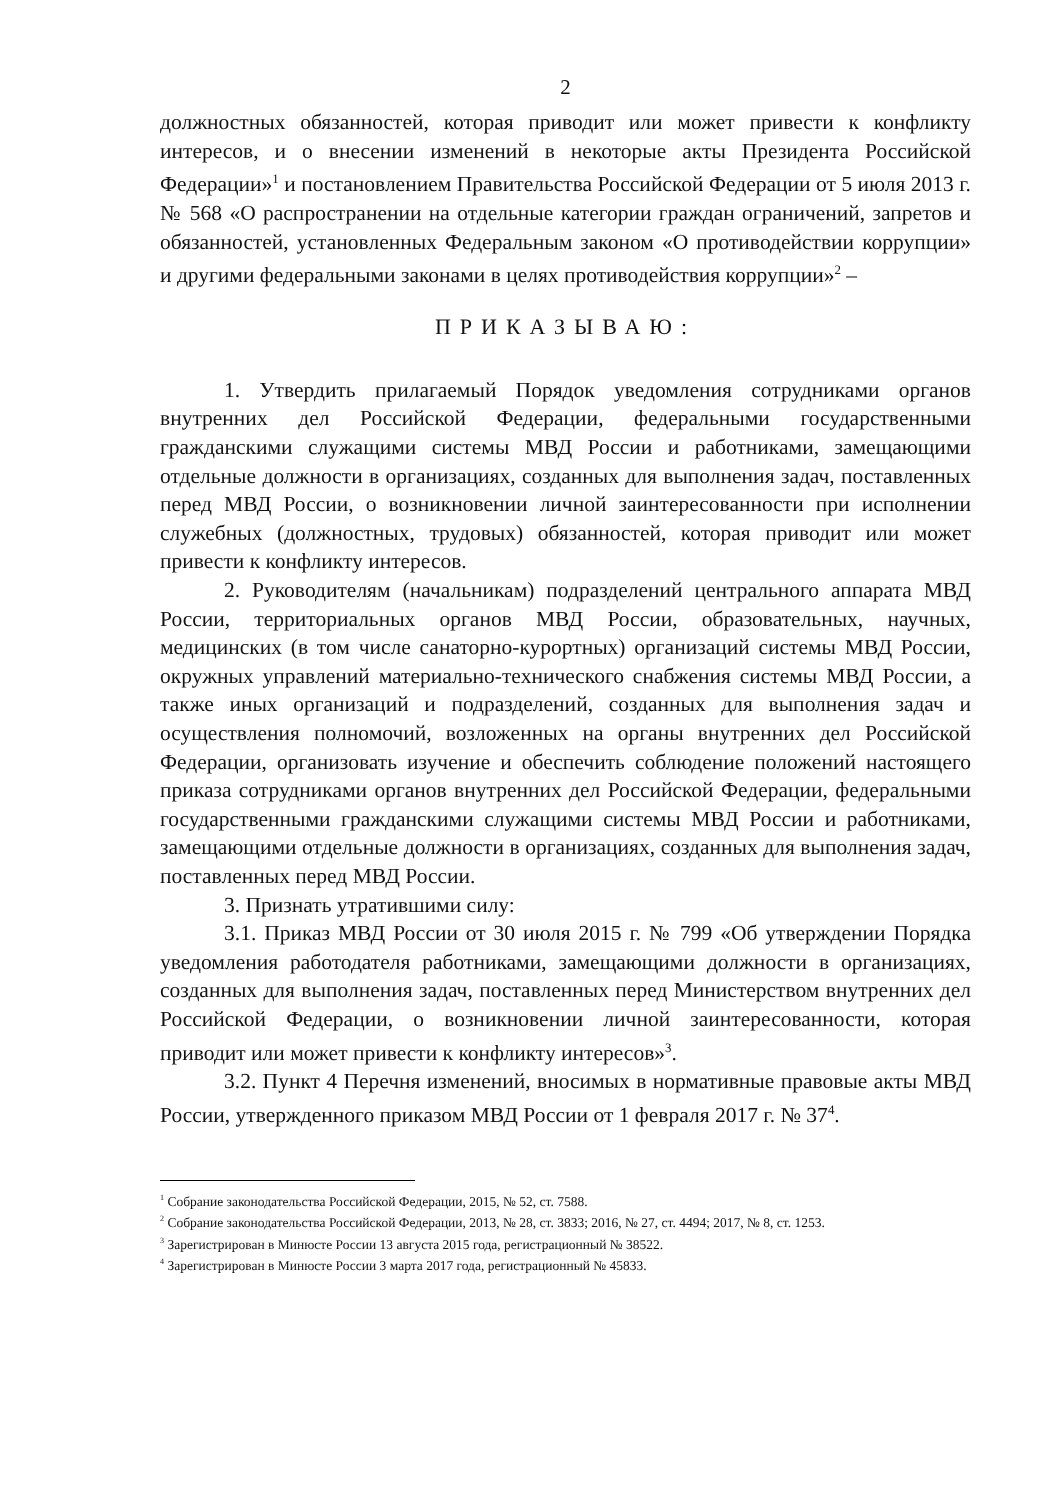2
должностных обязанностей, которая приводит или может привести к конфликту интересов, и о внесении изменений в некоторые акты Президента Российской Федерации»<sup>1</sup> и постановлением Правительства Российской Федерации от 5 июля 2013 г. № 568 «О распространении на отдельные категории граждан ограничений, запретов и обязанностей, установленных Федеральным законом «О противодействии коррупции» и другими федеральными законами в целях противодействия коррупции»<sup>2</sup> –
ПРИКАЗЫВАЮ:
1. Утвердить прилагаемый Порядок уведомления сотрудниками органов внутренних дел Российской Федерации, федеральными государственными гражданскими служащими системы МВД России и работниками, замещающими отдельные должности в организациях, созданных для выполнения задач, поставленных перед МВД России, о возникновении личной заинтересованности при исполнении служебных (должностных, трудовых) обязанностей, которая приводит или может привести к конфликту интересов.
2. Руководителям (начальникам) подразделений центрального аппарата МВД России, территориальных органов МВД России, образовательных, научных, медицинских (в том числе санаторно-курортных) организаций системы МВД России, окружных управлений материально-технического снабжения системы МВД России, а также иных организаций и подразделений, созданных для выполнения задач и осуществления полномочий, возложенных на органы внутренних дел Российской Федерации, организовать изучение и обеспечить соблюдение положений настоящего приказа сотрудниками органов внутренних дел Российской Федерации, федеральными государственными гражданскими служащими системы МВД России и работниками, замещающими отдельные должности в организациях, созданных для выполнения задач, поставленных перед МВД России.
3. Признать утратившими силу:
3.1. Приказ МВД России от 30 июля 2015 г. № 799 «Об утверждении Порядка уведомления работодателя работниками, замещающими должности в организациях, созданных для выполнения задач, поставленных перед Министерством внутренних дел Российской Федерации, о возникновении личной заинтересованности, которая приводит или может привести к конфликту интересов»<sup>3</sup>.
3.2. Пункт 4 Перечня изменений, вносимых в нормативные правовые акты МВД России, утвержденного приказом МВД России от 1 февраля 2017 г. № 37<sup>4</sup>.
<sup>1</sup> Собрание законодательства Российской Федерации, 2015, № 52, ст. 7588.
<sup>2</sup> Собрание законодательства Российской Федерации, 2013, № 28, ст. 3833; 2016, № 27, ст. 4494; 2017, № 8, ст. 1253.
<sup>3</sup> Зарегистрирован в Минюсте России 13 августа 2015 года, регистрационный № 38522.
<sup>4</sup> Зарегистрирован в Минюсте России 3 марта 2017 года, регистрационный № 45833.